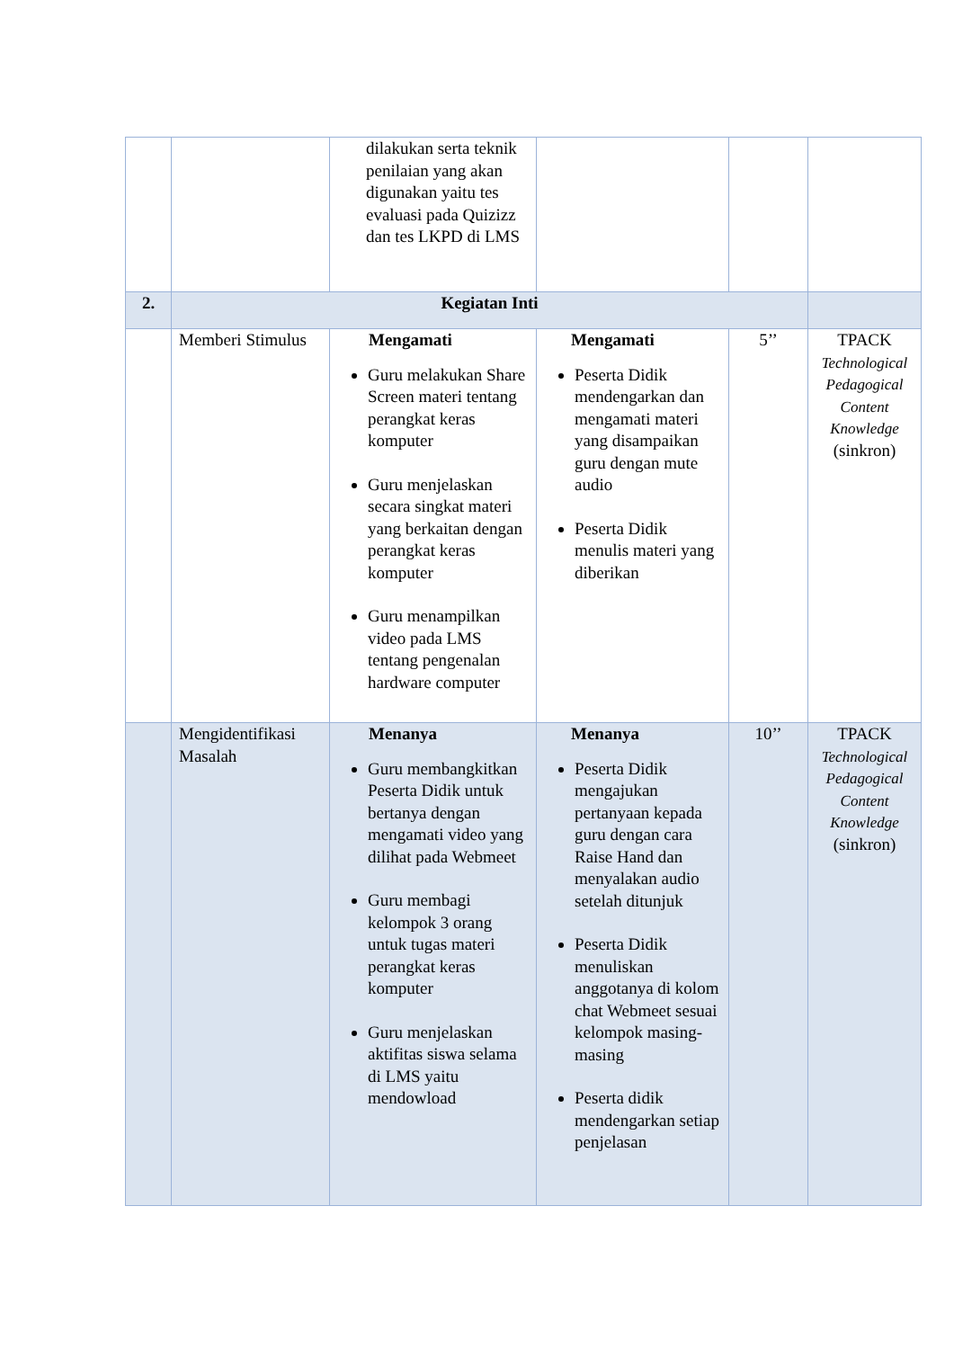| | | dilakukan serta teknik penilaian yang akan digunakan yaitu tes evaluasi pada Quizizz dan tes LKPD di LMS | | | |
| 2. | Kegiatan Inti | | | | |
| | Memberi Stimulus | Mengamati Guru melakukan Share Screen materi tentang perangkat keras komputer Guru menjelaskan secara singkat materi yang berkaitan dengan perangkat keras komputer Guru menampilkan video pada LMS tentang pengenalan hardware computer | Mengamati Peserta Didik mendengarkan dan mengamati materi yang disampaikan guru dengan mute audio Peserta Didik menulis materi yang diberikan | 5’’ | TPACK Technological Pedagogical Content Knowledge (sinkron) |
| | Mengidentifikasi Masalah | Menanya Guru membangkitkan Peserta Didik untuk bertanya dengan mengamati video yang dilihat pada Webmeet Guru membagi kelompok 3 orang untuk tugas materi perangkat keras komputer Guru menjelaskan aktifitas siswa selama di LMS yaitu mendowload | Menanya Peserta Didik mengajukan pertanyaan kepada guru dengan cara Raise Hand dan menyalakan audio setelah ditunjuk Peserta Didik menuliskan anggotanya di kolom chat Webmeet sesuai kelompok masing-masing Peserta didik mendengarkan setiap penjelasan | 10’’ | TPACK Technological Pedagogical Content Knowledge (sinkron) |